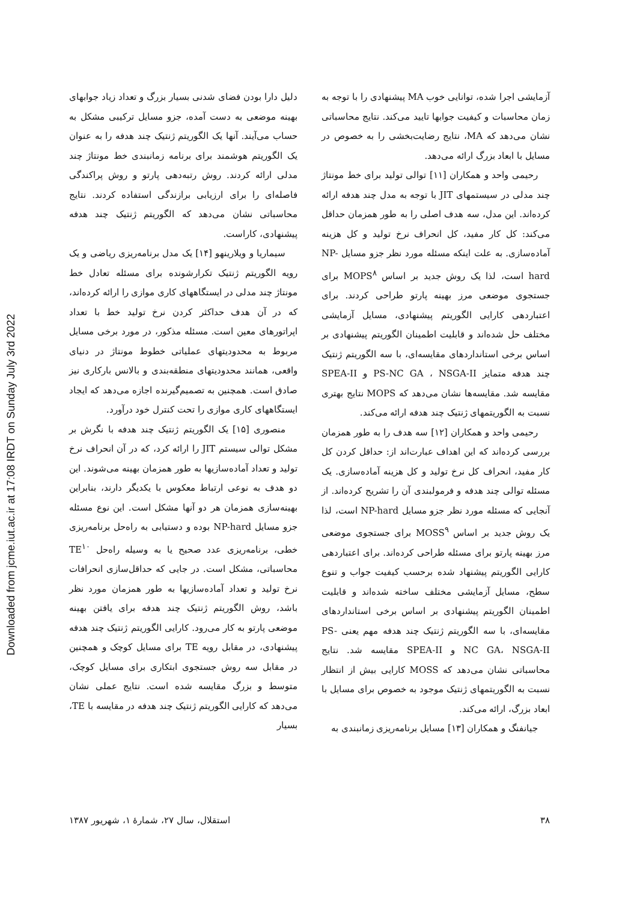Downloaded from jcme.iut.ac.ir at 17:08 IRDT on Sunday July 3rd 2022
آزمایشی اجرا شده، توانایی خوب MA پیشنهادی را با توجه به زمان محاسبات و کیفیت جوابها تایید می‌کند. نتایج محاسباتی نشان می‌دهد که MA، نتایج رضایت‌بخشی را به خصوص در مسایل با ابعاد بزرگ ارائه می‌دهد.
رحیمی واحد و همکاران [۱۱] توالی تولید برای خط مونتاژ چند مدلی در سیستمهای JIT با توجه به مدل چند هدفه ارائه کرده‌اند. این مدل، سه هدف اصلی را به طور همزمان حداقل می‌کند: کل کار مفید، کل انحراف نرخ تولید و کل هزینه آماده‌سازی. به علت اینکه مسئله مورد نظر جزو مسایل NP-hard است، لذا یک روش جدید بر اساس MOPS<sup>۸</sup> برای جستجوی موضعی مرز بهینه پارتو طراحی کردند. برای اعتباردهی کارایی الگوریتم پیشنهادی، مسایل آزمایشی مختلف حل شده‌اند و قابلیت اطمینان الگوریتم پیشنهادی بر اساس برخی استانداردهای مقایسه‌ای، با سه الگوریتم ژنتیک چند هدفه متمایز PS-NC GA ، NSGA-II و SPEA-II مقایسه شد. مقایسه‌ها نشان می‌دهد که MOPS نتایج بهتری نسبت به الگوریتمهای ژنتیک چند هدفه ارائه می‌کند.
رحیمی واحد و همکاران [۱۲] سه هدف را به طور همزمان بررسی کرده‌اند که این اهداف عبارت‌اند از: حداقل کردن کل کار مفید، انحراف کل نرخ تولید و کل هزینه آماده‌سازی. یک مسئله توالی چند هدفه و فرمولبندی آن را تشریح کرده‌اند. از آنجایی که مسئله مورد نظر جزو مسایل NP-hard است، لذا یک روش جدید بر اساس MOSS<sup>۹</sup> برای جستجوی موضعی مرز بهینه پارتو برای مسئله طراحی کرده‌اند. برای اعتباردهی کارایی الگوریتم پیشنهاد شده برحسب کیفیت جواب و تنوع سطح، مسایل آزمایشی مختلف ساخته شده‌اند و قابلیت اطمینان الگوریتم پیشنهادی بر اساس برخی استانداردهای مقایسه‌ای، با سه الگوریتم ژنتیک چند هدفه مهم یعنی PS-NC GA، NSGA-II و SPEA-II مقایسه شد. نتایج محاسباتی نشان می‌دهد که MOSS کارایی بیش از انتظار نسبت به الگوریتمهای ژنتیک موجود به خصوص برای مسایل با ابعاد بزرگ، ارائه می‌کند.
جیانفنگ و همکاران [۱۳] مسایل برنامه‌ریزی زمانبندی به
دلیل دارا بودن فضای شدنی بسیار بزرگ و تعداد زیاد جوابهای بهینه موضعی به دست آمده، جزو مسایل ترکیبی مشکل به حساب می‌آیند. آنها یک الگوریتم ژنتیک چند هدفه را به عنوان یک الگوریتم هوشمند برای برنامه زمانبندی خط مونتاژ چند مدلی ارائه کردند. روش رتبه‌دهی پارتو و روش پراکندگی فاصله‌ای را برای ارزیابی برازندگی استفاده کردند. نتایج محاسباتی نشان می‌دهد که الگوریتم ژنتیک چند هدفه پیشنهادی، کاراست.
سیماریا و ویلارینهو [۱۴] یک مدل برنامه‌ریزی ریاضی و یک رویه الگوریتم ژنتیک تکرارشونده برای مسئله تعادل خط مونتاژ چند مدلی در ایستگاههای کاری موازی را ارائه کرده‌اند، که در آن هدف حداکثر کردن نرخ تولید خط با تعداد اپراتورهای معین است. مسئله مذکور، در مورد برخی مسایل مربوط به محدودیتهای عملیاتی خطوط مونتاژ در دنیای واقعی، همانند محدودیتهای منطقه‌بندی و بالانس بارکاری نیز صادق است. همچنین به تصمیم‌گیرنده اجازه می‌دهد که ایجاد ایستگاههای کاری موازی را تحت کنترل خود درآورد.
منصوری [۱۵] یک الگوریتم ژنتیک چند هدفه با نگرش بر مشکل توالی سیستم JIT را ارائه کرد، که در آن انحراف نرخ تولید و تعداد آماده‌سازیها به طور همزمان بهینه می‌شوند. این دو هدف به نوعی ارتباط معکوس با یکدیگر دارند، بنابراین بهینه‌سازی همزمان هر دو آنها مشکل است. این نوع مسئله جزو مسایل NP-hard بوده و دستیابی به راه‌حل برنامه‌ریزی خطی، برنامه‌ریزی عدد صحیح یا به وسیله راه‌حل TE<sup>۱۰</sup> محاسباتی، مشکل است. در جایی که حداقل‌سازی انحرافات نرخ تولید و تعداد آماده‌سازیها به طور همزمان مورد نظر باشد، روش الگوریتم ژنتیک چند هدفه برای یافتن بهینه موضعی پارتو به کار می‌رود. کارایی الگوریتم ژنتیک چند هدفه پیشنهادی، در مقابل رویه TE برای مسایل کوچک و همچنین در مقابل سه روش جستجوی ابتکاری برای مسایل کوچک، متوسط و بزرگ مقایسه شده است. نتایج عملی نشان می‌دهد که کارایی الگوریتم ژنتیک چند هدفه در مقایسه با TE، بسیار
۳۸ استقلال، سال ۲۷، شمارهٔ ۱، شهریور ۱۳۸۷